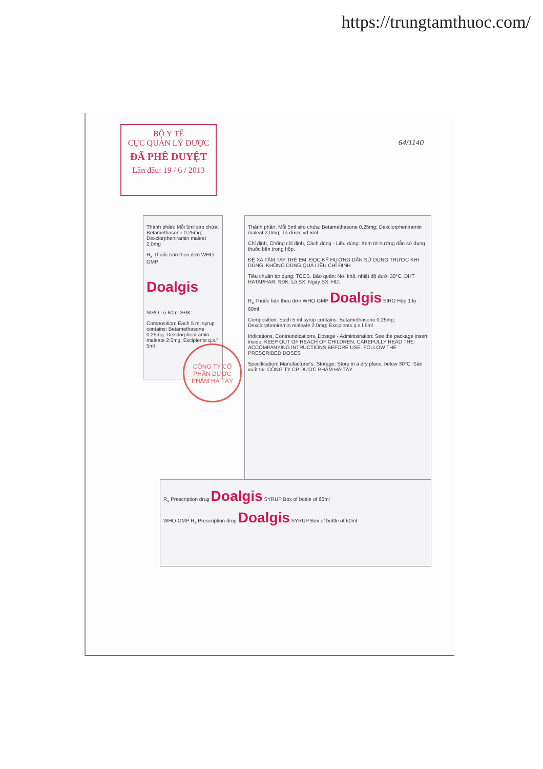https://trungtamthuoc.com/
BỘ Y TẾ
CỤC QUẢN LÝ DƯỢC
ĐÃ PHÊ DUYỆT
Lần đầu: 19 / 6 / 2013
64/1140
Thành phần: Mỗi 5ml siro chứa: Betamethasone 0,25mg; Dexclorpheniramin maleat 2,0mg
R<sub>x</sub> Thuốc bán theo đơn WHO-GMP
Doalgis
SIRO Lọ 60ml SĐK:
Composition: Each 5 ml syrup contains: Betamethasone 0.25mg; Dexclorpheniramin maleate 2.0mg; Excipients q.s.f 5ml
CÔNG TY CỔ PHẦN DƯỢC PHẨM HÀ TÂY
Thành phần: Mỗi 5ml siro chứa: Betamethasone 0,25mg; Dexclorpheniramin maleat 2,0mg; Tá dược vđ 5ml
Chỉ định, Chống chỉ định, Cách dùng - Liều dùng: Xem tờ hướng dẫn sử dụng thuốc bên trong hộp.
ĐỂ XA TẦM TAY TRẺ EM. ĐỌC KỸ HƯỚNG DẪN SỬ DỤNG TRƯỚC KHI DÙNG. KHÔNG DÙNG QUÁ LIỀU CHỈ ĐỊNH
Tiêu chuẩn áp dụng: TCCS. Bảo quản: Nơi khô, nhiệt độ dưới 30°C. DHT HATAPHAR. SĐK: Lô SX: Ngày SX: HD:
R<sub>x</sub> Thuốc bán theo đơn WHO-GMP Doalgis SIRO Hộp 1 lọ 60ml
Composition: Each 5 ml syrup contains: Betamethasone 0.25mg; Dexclorpheniramin maleate 2.0mg; Excipients q.s.f 5ml
Indications, Contraindications, Dosage - Administration: See the package insert inside. KEEP OUT OF REACH OF CHILDREN. CAREFULLY READ THE ACCOMPANYING INTRUCTIONS BEFORE USE. FOLLOW THE PRESCRIBED DOSES
Specification: Manufacturer's. Storage: Store in a dry place, below 30°C. Sản xuất tại: CÔNG TY CP DƯỢC PHẨM HÀ TÂY
R<sub>x</sub> Prescription drug Doalgis SYRUP Box of bottle of 60ml
WHO-GMP R<sub>x</sub> Prescription drug Doalgis SYRUP Box of bottle of 60ml